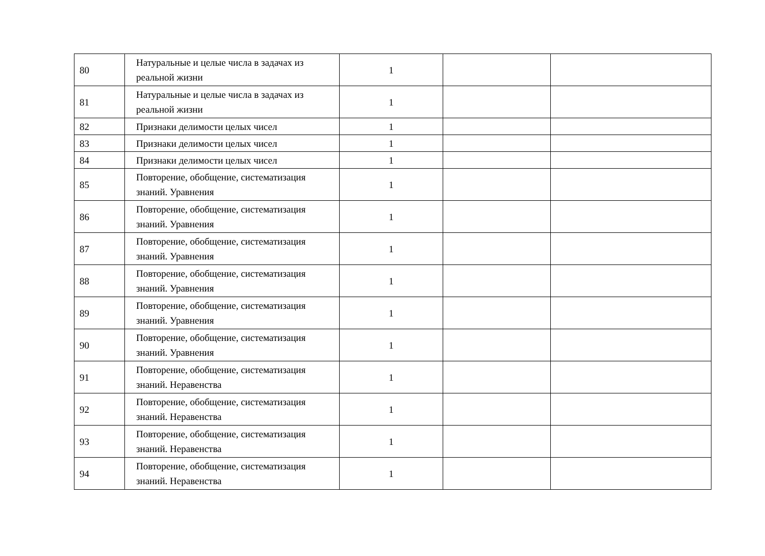| 80 | Натуральные и целые числа в задачах из реальной жизни | 1 | | |
| 81 | Натуральные и целые числа в задачах из реальной жизни | 1 | | |
| 82 | Признаки делимости целых чисел | 1 | | |
| 83 | Признаки делимости целых чисел | 1 | | |
| 84 | Признаки делимости целых чисел | 1 | | |
| 85 | Повторение, обобщение, систематизация знаний. Уравнения | 1 | | |
| 86 | Повторение, обобщение, систематизация знаний. Уравнения | 1 | | |
| 87 | Повторение, обобщение, систематизация знаний. Уравнения | 1 | | |
| 88 | Повторение, обобщение, систематизация знаний. Уравнения | 1 | | |
| 89 | Повторение, обобщение, систематизация знаний. Уравнения | 1 | | |
| 90 | Повторение, обобщение, систематизация знаний. Уравнения | 1 | | |
| 91 | Повторение, обобщение, систематизация знаний. Неравенства | 1 | | |
| 92 | Повторение, обобщение, систематизация знаний. Неравенства | 1 | | |
| 93 | Повторение, обобщение, систематизация знаний. Неравенства | 1 | | |
| 94 | Повторение, обобщение, систематизация знаний. Неравенства | 1 | | |